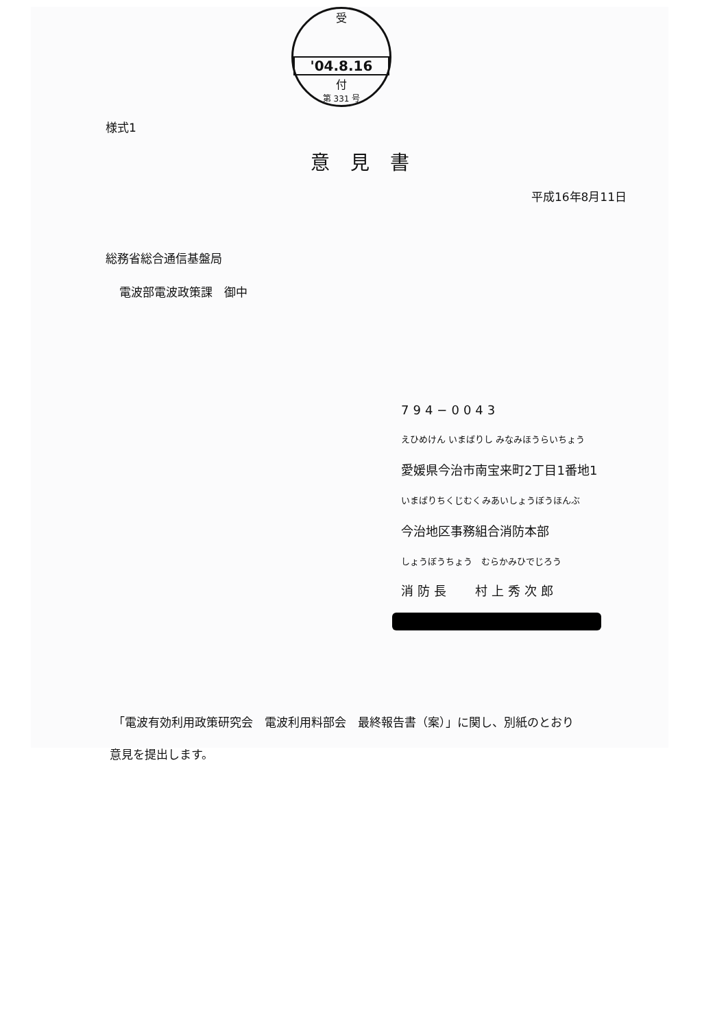受
'04.8.16
付
第 331 号
様式1
意見書
平成16年8月11日
総務省総合通信基盤局
電波部電波政策課　御中
794−0043
えひめけん いまばりし みなみほうらいちょう
愛媛県今治市南宝来町2丁目1番地1
いまばりちくじむくみあいしょうぼうほんぶ
今治地区事務組合消防本部
しょうぼうちょう　むらかみひでじろう
消防長　 村上秀次郎
「電波有効利用政策研究会　電波利用料部会　最終報告書（案）」に関し、別紙のとおり
意見を提出します。